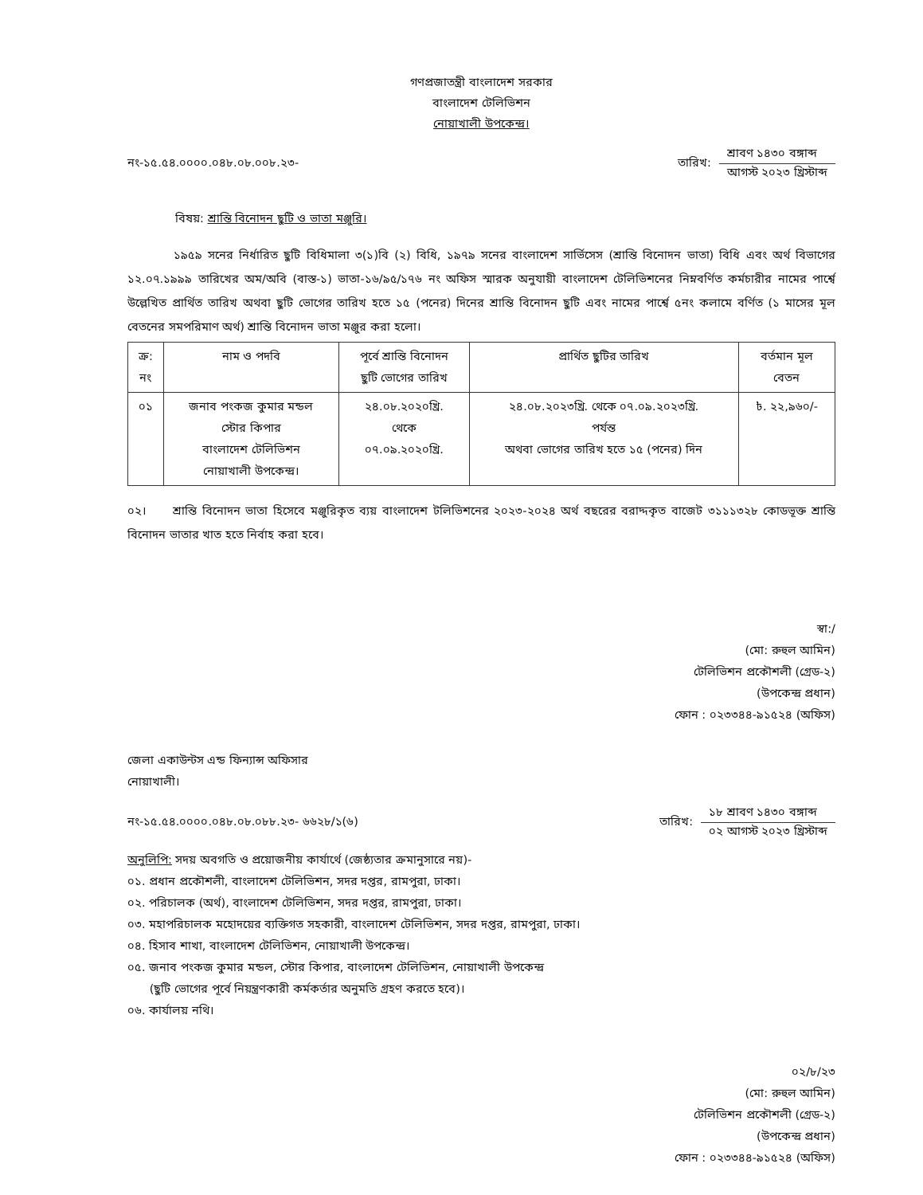গণপ্রজাতন্ত্রী বাংলাদেশ সরকার
বাংলাদেশ টেলিভিশন
নোয়াখালী উপকেন্দ্র।
নং-১৫.৫৪.০০০০.০৪৮.০৮.০০৮.২৩-
তারিখ:
শ্রাবণ ১৪৩০ বঙ্গাব্দ
আগস্ট ২০২৩ খ্রিস্টাব্দ
বিষয়: শ্রান্তি বিনোদন ছুটি ও ভাতা মঞ্জুরি।
১৯৫৯ সনের নির্ধারিত ছুটি বিধিমালা ৩(১)বি (২) বিধি, ১৯৭৯ সনের বাংলাদেশ সার্ভিসেস (শ্রান্তি বিনোদন ভাতা) বিধি এবং অর্থ বিভাগের ১২.০৭.১৯৯৯ তারিখের অম/অবি (বাস্ত-১) ভাতা-১৬/৯৫/১৭৬ নং অফিস স্মারক অনুযায়ী বাংলাদেশ টেলিভিশনের নিম্নবর্ণিত কর্মচারীর নামের পার্শ্বে উল্লেখিত প্রার্থিত তারিখ অথবা ছুটি ভোগের তারিখ হতে ১৫ (পনের) দিনের শ্রান্তি বিনোদন ছুটি এবং নামের পার্শ্বে ৫নং কলামে বর্ণিত (১ মাসের মূল বেতনের সমপরিমাণ অর্থ) শ্রান্তি বিনোদন ভাতা মঞ্জুর করা হলো।
| ক্র: নং | নাম ও পদবি | পূর্বে শ্রান্তি বিনোদন ছুটি ভোগের তারিখ | প্রার্থিত ছুটির তারিখ | বর্তমান মূল বেতন |
| --- | --- | --- | --- | --- |
| ০১ | জনাব পংকজ কুমার মন্ডল স্টোর কিপার বাংলাদেশ টেলিভিশন নোয়াখালী উপকেন্দ্র। | ২৪.০৮.২০২০খ্রি. থেকে ০৭.০৯.২০২০খ্রি. | ২৪.০৮.২০২৩খ্রি. থেকে ০৭.০৯.২০২৩খ্রি. পর্যন্ত অথবা ভোগের তারিখ হতে ১৫ (পনের) দিন | ৳. ২২,৯৬০/- |
০২। শ্রান্তি বিনোদন ভাতা হিসেবে মঞ্জুরিকৃত ব্যয় বাংলাদেশ টলিভিশনের ২০২৩-২০২৪ অর্থ বছরের বরাদ্দকৃত বাজেট ৩১১১৩২৮ কোডভূক্ত শ্রান্তি বিনোদন ভাতার খাত হতে নির্বাহ করা হবে।
স্বা:/
(মো: রুহুল আমিন)
টেলিভিশন প্রকৌশলী (গ্রেড-২)
(উপকেন্দ্র প্রধান)
ফোন : ০২৩৩৪৪-৯১৫২৪ (অফিস)
জেলা একাউন্টস এন্ড ফিন্যান্স অফিসার
নোয়াখালী।
নং-১৫.৫৪.০০০০.০৪৮.০৮.০৮৮.২৩- ৬৬২৮/১(৬)
তারিখ:
১৮ শ্রাবণ ১৪৩০ বঙ্গাব্দ
০২ আগস্ট ২০২৩ খ্রিস্টাব্দ
অনুলিপি: সদয় অবগতি ও প্রয়োজনীয় কার্যার্থে (জেষ্ঠ্যতার ক্রমানুসারে নয়)-
০১. প্রধান প্রকৌশলী, বাংলাদেশ টেলিভিশন, সদর দপ্তর, রামপুরা, ঢাকা।
০২. পরিচালক (অর্থ), বাংলাদেশ টেলিভিশন, সদর দপ্তর, রামপুরা, ঢাকা।
০৩. মহাপরিচালক মহোদয়ের ব্যক্তিগত সহকারী, বাংলাদেশ টেলিভিশন, সদর দপ্তর, রামপুরা, ঢাকা।
০৪. হিসাব শাখা, বাংলাদেশ টেলিভিশন, নোয়াখালী উপকেন্দ্র।
০৫. জনাব পংকজ কুমার মন্ডল, স্টোর কিপার, বাংলাদেশ টেলিভিশন, নোয়াখালী উপকেন্দ্র
(ছুটি ভোগের পূর্বে নিয়ন্ত্রণকারী কর্মকর্তার অনুমতি গ্রহণ করতে হবে)।
০৬. কার্যালয় নথি।
০২/৮/২৩
(মো: রুহুল আমিন)
টেলিভিশন প্রকৌশলী (গ্রেড-২)
(উপকেন্দ্র প্রধান)
ফোন : ০২৩৩৪৪-৯১৫২৪ (অফিস)